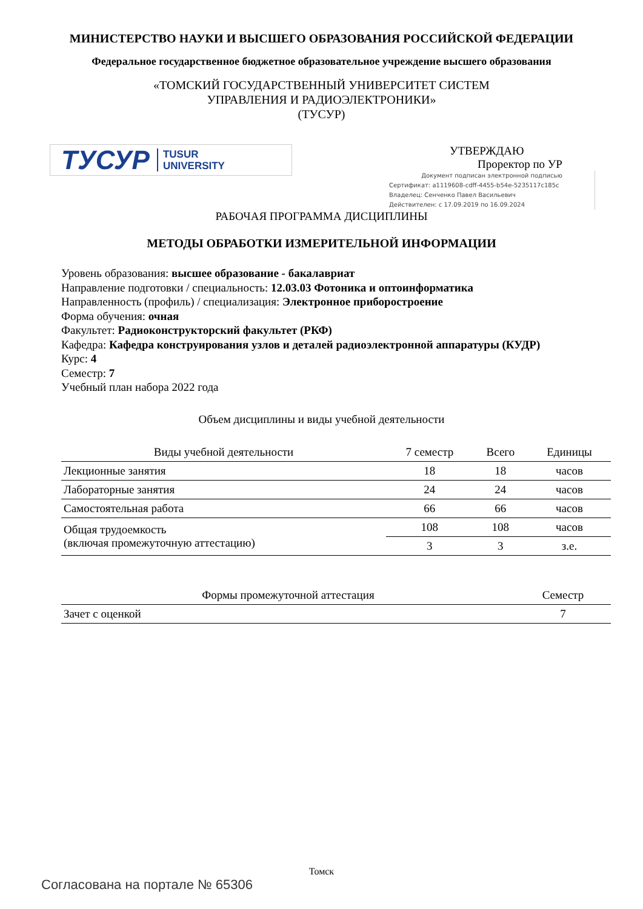МИНИСТЕРСТВО НАУКИ И ВЫСШЕГО ОБРАЗОВАНИЯ РОССИЙСКОЙ ФЕДЕРАЦИИ
Федеральное государственное бюджетное образовательное учреждение высшего образования
«ТОМСКИЙ ГОСУДАРСТВЕННЫЙ УНИВЕРСИТЕТ СИСТЕМ
УПРАВЛЕНИЯ И РАДИОЭЛЕКТРОНИКИ»
(ТУСУР)
ТУСУР TUSUR
UNIVERSITY
УТВЕРЖДАЮ
Проректор по УР
Документ подписан электронной подписью
Сертификат: a1119608-cdff-4455-b54e-5235117c185c
Владелец: Сенченко Павел Васильевич
Действителен: с 17.09.2019 по 16.09.2024
РАБОЧАЯ ПРОГРАММА ДИСЦИПЛИНЫ
МЕТОДЫ ОБРАБОТКИ ИЗМЕРИТЕЛЬНОЙ ИНФОРМАЦИИ
Уровень образования: высшее образование - бакалавриат
Направление подготовки / специальность: 12.03.03 Фотоника и оптоинформатика
Направленность (профиль) / специализация: Электронное приборостроение
Форма обучения: очная
Факультет: Радиоконструкторский факультет (РКФ)
Кафедра: Кафедра конструирования узлов и деталей радиоэлектронной аппаратуры (КУДР)
Курс: 4
Семестр: 7
Учебный план набора 2022 года
Объем дисциплины и виды учебной деятельности
| Виды учебной деятельности | 7 семестр | Всего | Единицы |
| --- | --- | --- | --- |
| Лекционные занятия | 18 | 18 | часов |
| Лабораторные занятия | 24 | 24 | часов |
| Самостоятельная работа | 66 | 66 | часов |
| Общая трудоемкость (включая промежуточную аттестацию) | 108 | 108 | часов |
| | 3 | 3 | з.е. |
| Формы промежуточной аттестация | Семестр |
| --- | --- |
| Зачет с оценкой | 7 |
Томск
Согласована на портале № 65306